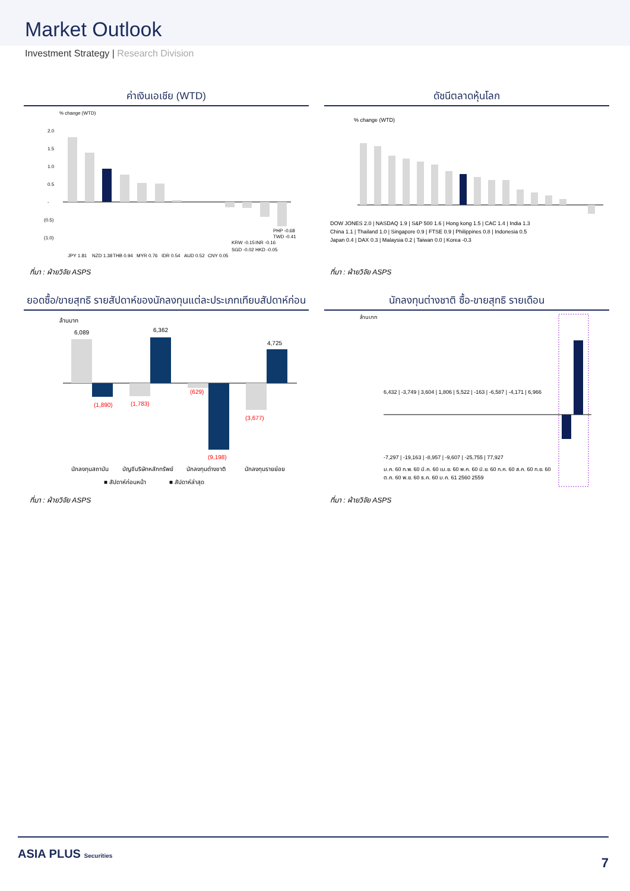Market Outlook
Investment Strategy | Research Division
ค่าเงินเอเชีย (WTD)
% change (WTD)
2.0
1.5
1.0
0.5
-
(0.5)
(1.0)
JPY 1.81
NZD 1.38
THB 0.94
MYR 0.76
IDR 0.54
AUD 0.52
CNY 0.05
SGD -0.02
HKD -0.05
KRW -0.15
INR -0.16
TWD -0.41
PHP -0.68
ที่มา : ฝ่ายวิจัย ASPS
ดัชนีตลาดหุ้นโลก
% change (WTD)
DOW JONES 2.0 | NASDAQ 1.9 | S&P 500 1.6 | Hong kong 1.5 | CAC 1.4 | India 1.3
China 1.1 | Thailand 1.0 | Singapore 0.9 | FTSE 0.9 | Philippines 0.8 | Indonesia 0.5
Japan 0.4 | DAX 0.3 | Malaysia 0.2 | Taiwan 0.0 | Korea -0.3
ที่มา : ฝ่ายวิจัย ASPS
ยอดซื้อ/ขายสุทธิ รายสัปดาห์ของนักลงทุนแต่ละประเภทเทียบสัปดาห์ก่อน
ล้านบาท
6,089
(1,890)
(1,783)
6,362
(629)
(9,198)
(3,677)
4,725
นักลงทุนสถาบัน
บัญชีบริษัทหลักทรัพย์
นักลงทุนต่างชาติ
นักลงทุนรายย่อย
■ สัปดาห์ก่อนหน้า
■ สัปดาห์ล่าสุด
ที่มา : ฝ่ายวิจัย ASPS
นักลงทุนต่างชาติ ซื้อ-ขายสุทธิ รายเดือน
ล้านบาท
6,432 | -3,749 | 3,604 | 1,806 | 5,522 | -163 | -6,587 | -4,171 | 6,966
-7,297 | -19,163 | -8,957 | -9,607 | -25,755 | 77,927
ม.ค. 60 ก.พ. 60 มี.ค. 60 เม.ย. 60 พ.ค. 60 มิ.ย. 60 ก.ค. 60 ส.ค. 60 ก.ย. 60
ต.ค. 60 พ.ย. 60 ธ.ค. 60 ม.ค. 61 2560 2559
ที่มา : ฝ่ายวิจัย ASPS
ASIA PLUS Securities
7